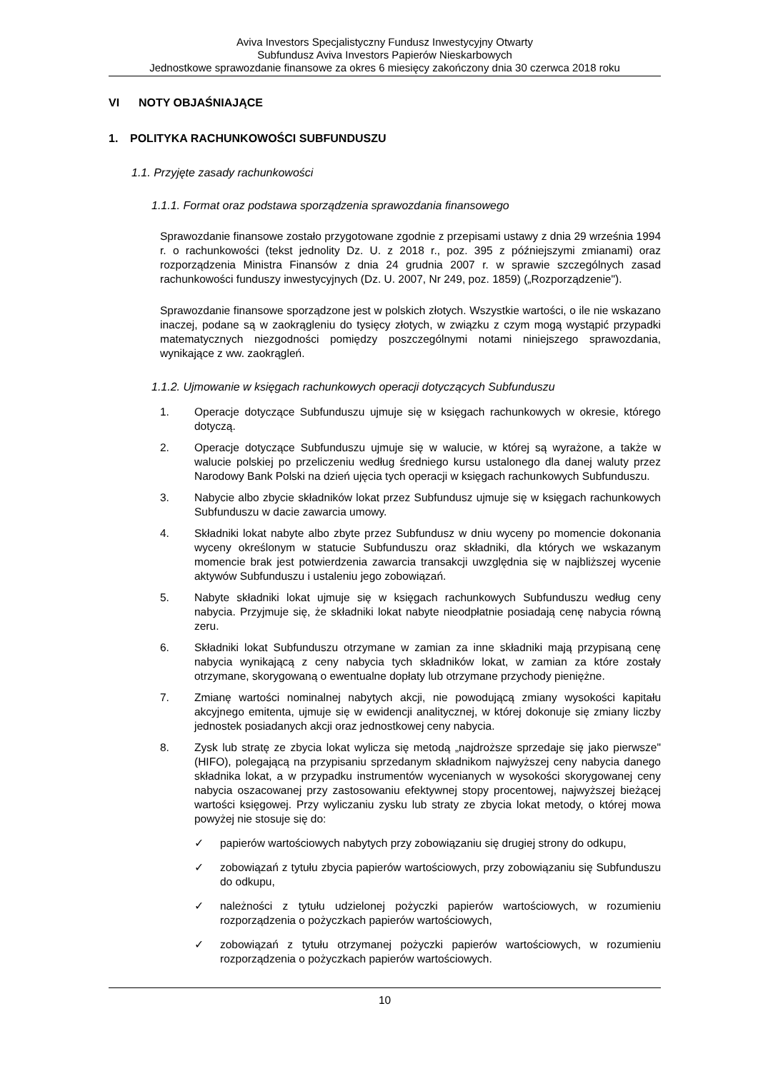Aviva Investors Specjalistyczny Fundusz Inwestycyjny Otwarty
Subfundusz Aviva Investors Papierów Nieskarbowych
Jednostkowe sprawozdanie finansowe za okres 6 miesięcy zakończony dnia 30 czerwca 2018 roku
VI NOTY OBJAŚNIAJĄCE
1. POLITYKA RACHUNKOWOŚCI SUBFUNDUSZU
1.1. Przyjęte zasady rachunkowości
1.1.1. Format oraz podstawa sporządzenia sprawozdania finansowego
Sprawozdanie finansowe zostało przygotowane zgodnie z przepisami ustawy z dnia 29 września 1994 r. o rachunkowości (tekst jednolity Dz. U. z 2018 r., poz. 395 z późniejszymi zmianami) oraz rozporządzenia Ministra Finansów z dnia 24 grudnia 2007 r. w sprawie szczególnych zasad rachunkowości funduszy inwestycyjnych (Dz. U. 2007, Nr 249, poz. 1859) („Rozporządzenie").
Sprawozdanie finansowe sporządzone jest w polskich złotych. Wszystkie wartości, o ile nie wskazano inaczej, podane są w zaokrągleniu do tysięcy złotych, w związku z czym mogą wystąpić przypadki matematycznych niezgodności pomiędzy poszczególnymi notami niniejszego sprawozdania, wynikające z ww. zaokrągleń.
1.1.2. Ujmowanie w księgach rachunkowych operacji dotyczących Subfunduszu
1. Operacje dotyczące Subfunduszu ujmuje się w księgach rachunkowych w okresie, którego dotyczą.
2. Operacje dotyczące Subfunduszu ujmuje się w walucie, w której są wyrażone, a także w walucie polskiej po przeliczeniu według średniego kursu ustalonego dla danej waluty przez Narodowy Bank Polski na dzień ujęcia tych operacji w księgach rachunkowych Subfunduszu.
3. Nabycie albo zbycie składników lokat przez Subfundusz ujmuje się w księgach rachunkowych Subfunduszu w dacie zawarcia umowy.
4. Składniki lokat nabyte albo zbyte przez Subfundusz w dniu wyceny po momencie dokonania wyceny określonym w statucie Subfunduszu oraz składniki, dla których we wskazanym momencie brak jest potwierdzenia zawarcia transakcji uwzględnia się w najbliższej wycenie aktywów Subfunduszu i ustaleniu jego zobowiązań.
5. Nabyte składniki lokat ujmuje się w księgach rachunkowych Subfunduszu według ceny nabycia. Przyjmuje się, że składniki lokat nabyte nieodpłatnie posiadają cenę nabycia równą zeru.
6. Składniki lokat Subfunduszu otrzymane w zamian za inne składniki mają przypisaną cenę nabycia wynikającą z ceny nabycia tych składników lokat, w zamian za które zostały otrzymane, skorygowaną o ewentualne dopłaty lub otrzymane przychody pieniężne.
7. Zmianę wartości nominalnej nabytych akcji, nie powodującą zmiany wysokości kapitału akcyjnego emitenta, ujmuje się w ewidencji analitycznej, w której dokonuje się zmiany liczby jednostek posiadanych akcji oraz jednostkowej ceny nabycia.
8. Zysk lub stratę ze zbycia lokat wylicza się metodą „najdroższe sprzedaje się jako pierwsze" (HIFO), polegającą na przypisaniu sprzedanym składnikom najwyższej ceny nabycia danego składnika lokat, a w przypadku instrumentów wycenianych w wysokości skorygowanej ceny nabycia oszacowanej przy zastosowaniu efektywnej stopy procentowej, najwyższej bieżącej wartości księgowej. Przy wyliczaniu zysku lub straty ze zbycia lokat metody, o której mowa powyżej nie stosuje się do:
✓ papierów wartościowych nabytych przy zobowiązaniu się drugiej strony do odkupu,
✓ zobowiązań z tytułu zbycia papierów wartościowych, przy zobowiązaniu się Subfunduszu do odkupu,
✓ należności z tytułu udzielonej pożyczki papierów wartościowych, w rozumieniu rozporządzenia o pożyczkach papierów wartościowych,
✓ zobowiązań z tytułu otrzymanej pożyczki papierów wartościowych, w rozumieniu rozporządzenia o pożyczkach papierów wartościowych.
10